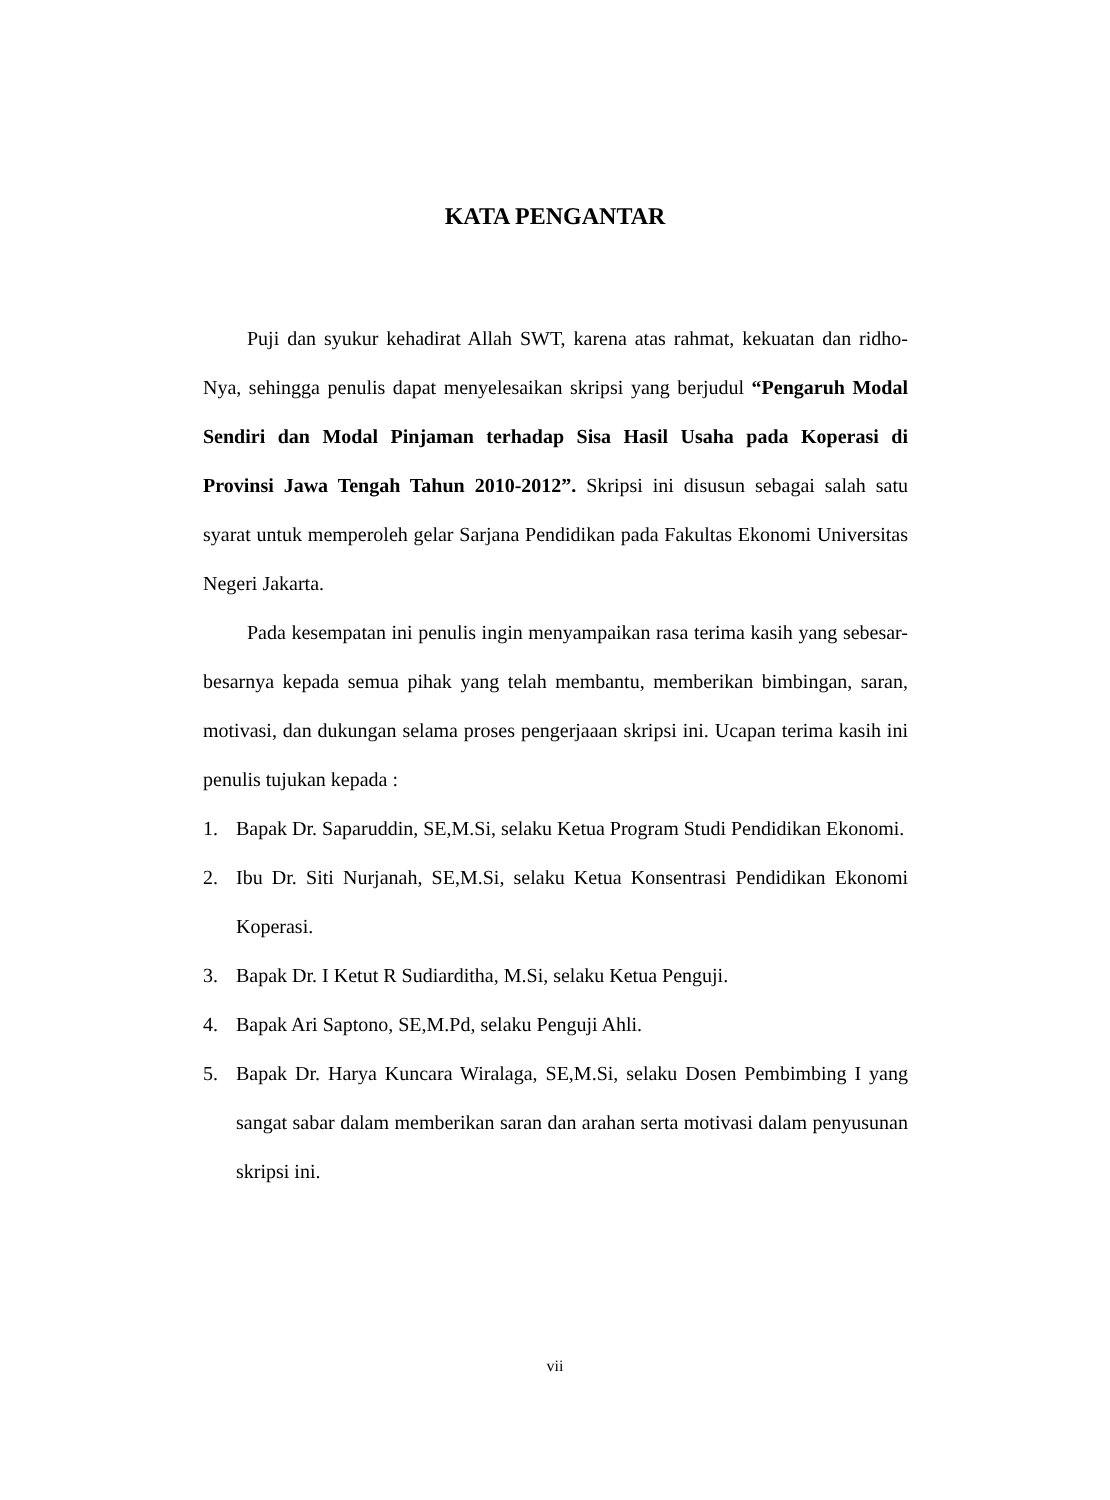KATA PENGANTAR
Puji dan syukur kehadirat Allah SWT, karena atas rahmat, kekuatan dan ridho-Nya, sehingga penulis dapat menyelesaikan skripsi yang berjudul “Pengaruh Modal Sendiri dan Modal Pinjaman terhadap Sisa Hasil Usaha pada Koperasi di Provinsi Jawa Tengah Tahun 2010-2012”. Skripsi ini disusun sebagai salah satu syarat untuk memperoleh gelar Sarjana Pendidikan pada Fakultas Ekonomi Universitas Negeri Jakarta.
Pada kesempatan ini penulis ingin menyampaikan rasa terima kasih yang sebesar-besarnya kepada semua pihak yang telah membantu, memberikan bimbingan, saran, motivasi, dan dukungan selama proses pengerjaaan skripsi ini. Ucapan terima kasih ini penulis tujukan kepada :
1. Bapak Dr. Saparuddin, SE,M.Si, selaku Ketua Program Studi Pendidikan Ekonomi.
2. Ibu Dr. Siti Nurjanah, SE,M.Si, selaku Ketua Konsentrasi Pendidikan Ekonomi Koperasi.
3. Bapak Dr. I Ketut R Sudiarditha, M.Si, selaku Ketua Penguji.
4. Bapak Ari Saptono, SE,M.Pd, selaku Penguji Ahli.
5. Bapak Dr. Harya Kuncara Wiralaga, SE,M.Si, selaku Dosen Pembimbing I yang sangat sabar dalam memberikan saran dan arahan serta motivasi dalam penyusunan skripsi ini.
vii